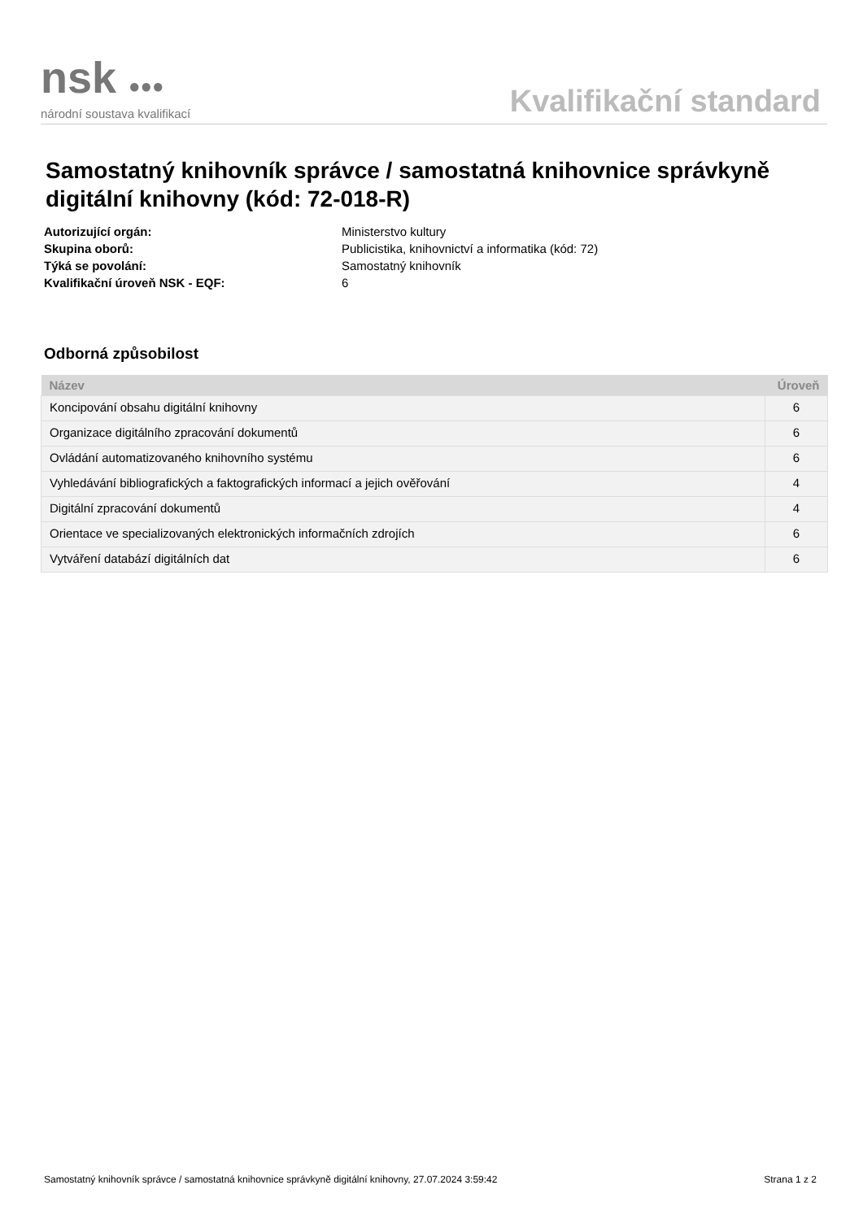nsk ●●●
národní soustava kvalifikací
Kvalifikační standard
Samostatný knihovník správce / samostatná knihovnice správkyně digitální knihovny (kód: 72-018-R)
Autorizující orgán: Ministerstvo kultury
Skupina oborů: Publicistika, knihovnictví a informatika (kód: 72)
Týká se povolání: Samostatný knihovník
Kvalifikační úroveň NSK - EQF: 6
Odborná způsobilost
| Název | Úroveň |
| --- | --- |
| Koncipování obsahu digitální knihovny | 6 |
| Organizace digitálního zpracování dokumentů | 6 |
| Ovládání automatizovaného knihovního systému | 6 |
| Vyhledávání bibliografických a faktografických informací a jejich ověřování | 4 |
| Digitální zpracování dokumentů | 4 |
| Orientace ve specializovaných elektronických informačních zdrojích | 6 |
| Vytváření databází digitálních dat | 6 |
Samostatný knihovník správce / samostatná knihovnice správkyně digitální knihovny, 27.07.2024 3:59:42 Strana 1 z 2